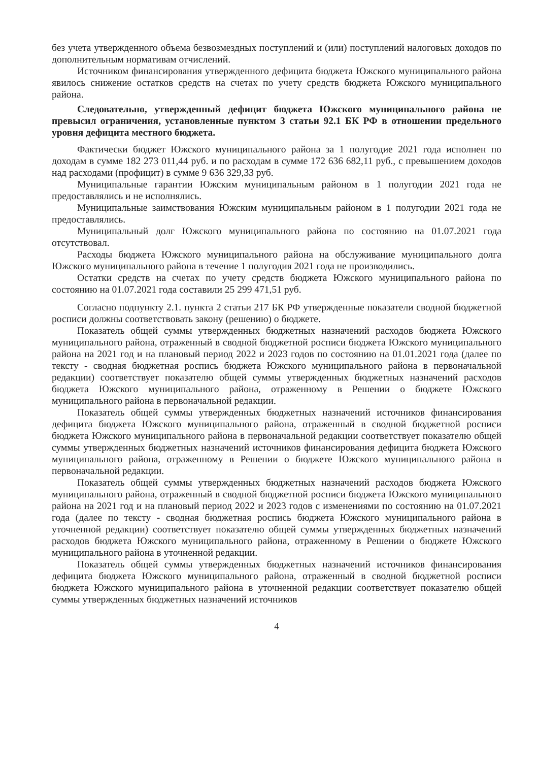без учета утвержденного объема безвозмездных поступлений и (или) поступлений налоговых доходов по дополнительным нормативам отчислений.
Источником финансирования утвержденного дефицита бюджета Южского муниципального района явилось снижение остатков средств на счетах по учету средств бюджета Южского муниципального района.
Следовательно, утвержденный дефицит бюджета Южского муниципального района не превысил ограничения, установленные пунктом 3 статьи 92.1 БК РФ в отношении предельного уровня дефицита местного бюджета.
Фактически бюджет Южского муниципального района за 1 полугодие 2021 года исполнен по доходам в сумме 182 273 011,44 руб. и по расходам в сумме 172 636 682,11 руб., с превышением доходов над расходами (профицит) в сумме 9 636 329,33 руб.
Муниципальные гарантии Южским муниципальным районом в 1 полугодии 2021 года не предоставлялись и не исполнялись.
Муниципальные заимствования Южским муниципальным районом в 1 полугодии 2021 года не предоставлялись.
Муниципальный долг Южского муниципального района по состоянию на 01.07.2021 года отсутствовал.
Расходы бюджета Южского муниципального района на обслуживание муниципального долга Южского муниципального района в течение 1 полугодия 2021 года не производились.
Остатки средств на счетах по учету средств бюджета Южского муниципального района по состоянию на 01.07.2021 года составили 25 299 471,51 руб.
Согласно подпункту 2.1. пункта 2 статьи 217 БК РФ утвержденные показатели сводной бюджетной росписи должны соответствовать закону (решению) о бюджете.
Показатель общей суммы утвержденных бюджетных назначений расходов бюджета Южского муниципального района, отраженный в сводной бюджетной росписи бюджета Южского муниципального района на 2021 год и на плановый период 2022 и 2023 годов по состоянию на 01.01.2021 года (далее по тексту - сводная бюджетная роспись бюджета Южского муниципального района в первоначальной редакции) соответствует показателю общей суммы утвержденных бюджетных назначений расходов бюджета Южского муниципального района, отраженному в Решении о бюджете Южского муниципального района в первоначальной редакции.
Показатель общей суммы утвержденных бюджетных назначений источников финансирования дефицита бюджета Южского муниципального района, отраженный в сводной бюджетной росписи бюджета Южского муниципального района в первоначальной редакции соответствует показателю общей суммы утвержденных бюджетных назначений источников финансирования дефицита бюджета Южского муниципального района, отраженному в Решении о бюджете Южского муниципального района в первоначальной редакции.
Показатель общей суммы утвержденных бюджетных назначений расходов бюджета Южского муниципального района, отраженный в сводной бюджетной росписи бюджета Южского муниципального района на 2021 год и на плановый период 2022 и 2023 годов с изменениями по состоянию на 01.07.2021 года (далее по тексту - сводная бюджетная роспись бюджета Южского муниципального района в уточненной редакции) соответствует показателю общей суммы утвержденных бюджетных назначений расходов бюджета Южского муниципального района, отраженному в Решении о бюджете Южского муниципального района в уточненной редакции.
Показатель общей суммы утвержденных бюджетных назначений источников финансирования дефицита бюджета Южского муниципального района, отраженный в сводной бюджетной росписи бюджета Южского муниципального района в уточненной редакции соответствует показателю общей суммы утвержденных бюджетных назначений источников
4